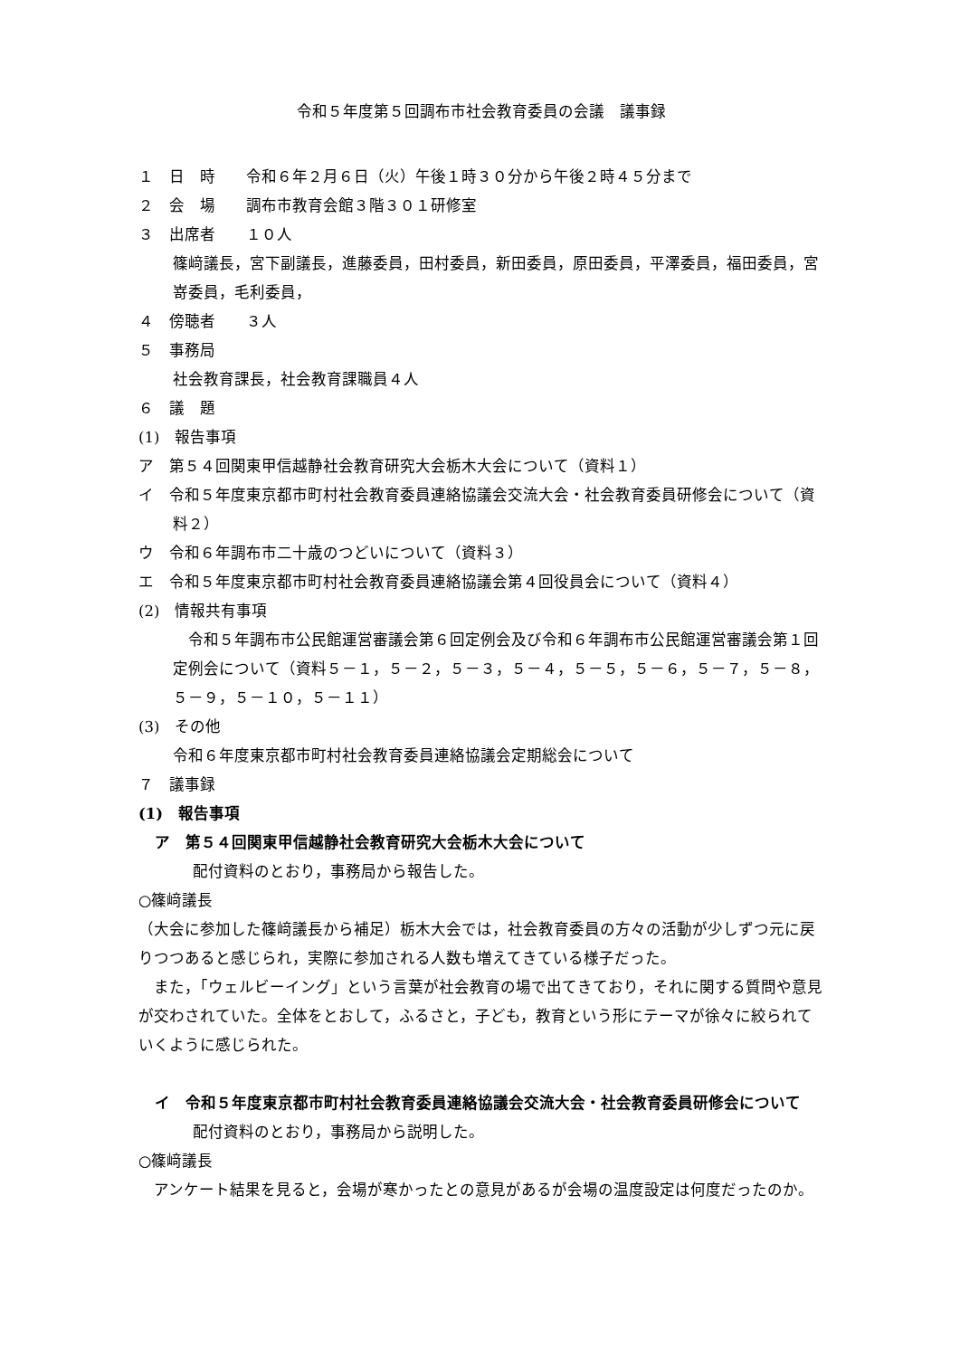令和５年度第５回調布市社会教育委員の会議　議事録
１　日　時　　令和６年２月６日（火）午後１時３０分から午後２時４５分まで
２　会　場　　調布市教育会館３階３０１研修室
３　出席者　　１０人
篠﨑議長，宮下副議長，進藤委員，田村委員，新田委員，原田委員，平澤委員，福田委員，宮嵜委員，毛利委員，
４　傍聴者　　３人
５　事務局
社会教育課長，社会教育課職員４人
６　議　題
(1)　報告事項
ア　第５４回関東甲信越静社会教育研究大会栃木大会について（資料１）
イ　令和５年度東京都市町村社会教育委員連絡協議会交流大会・社会教育委員研修会について（資料２）
ウ　令和６年調布市二十歳のつどいについて（資料３）
エ　令和５年度東京都市町村社会教育委員連絡協議会第４回役員会について（資料４）
(2)　情報共有事項
　令和５年調布市公民館運営審議会第６回定例会及び令和６年調布市公民館運営審議会第１回定例会について（資料５－１，５－２，５－３，５－４，５－５，５－６，５－７，５－８，５－９，５－１０，５－１１）
(3)　その他
令和６年度東京都市町村社会教育委員連絡協議会定期総会について
７　議事録
(1)　報告事項
ア　第５４回関東甲信越静社会教育研究大会栃木大会について
配付資料のとおり，事務局から報告した。
○篠﨑議長
（大会に参加した篠﨑議長から補足）栃木大会では，社会教育委員の方々の活動が少しずつ元に戻りつつあると感じられ，実際に参加される人数も増えてきている様子だった。
　また，「ウェルビーイング」という言葉が社会教育の場で出てきており，それに関する質問や意見が交わされていた。全体をとおして，ふるさと，子ども，教育という形にテーマが徐々に絞られていくように感じられた。
イ　令和５年度東京都市町村社会教育委員連絡協議会交流大会・社会教育委員研修会について
配付資料のとおり，事務局から説明した。
○篠﨑議長
　アンケート結果を見ると，会場が寒かったとの意見があるが会場の温度設定は何度だったのか。